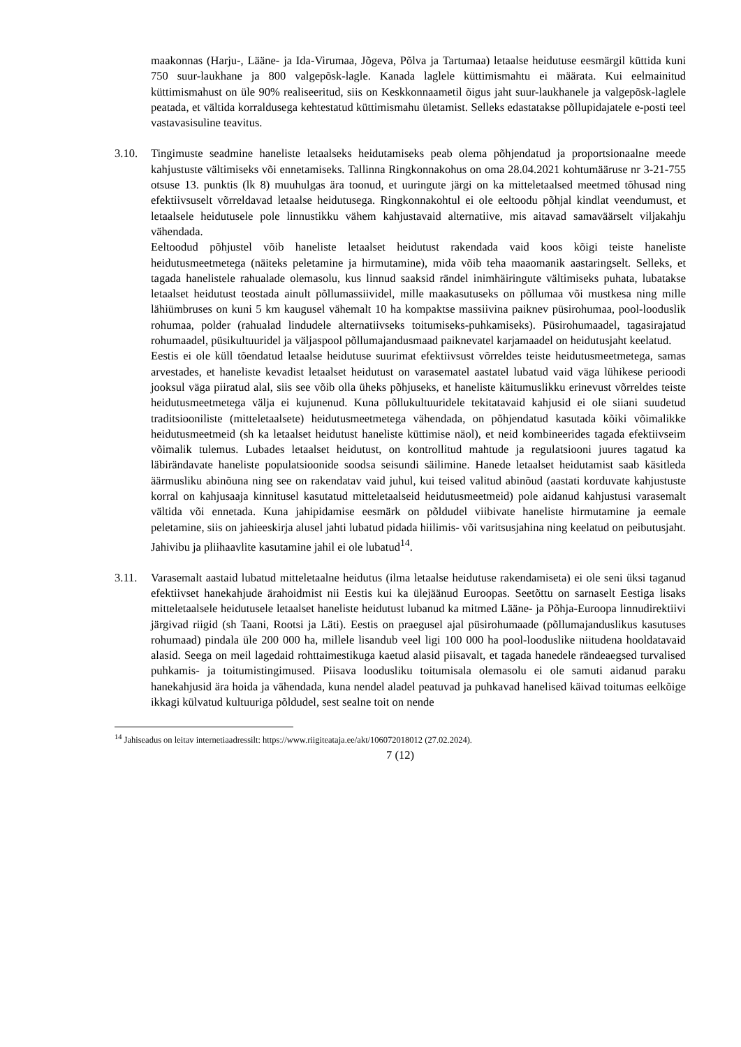maakonnas (Harju-, Lääne- ja Ida-Virumaa, Jõgeva, Põlva ja Tartumaa) letaalse heidutuse eesmärgil küttida kuni 750 suur-laukhane ja 800 valgepõsk-lagle. Kanada laglele küttimismahtu ei määrata. Kui eelmainitud küttimismahust on üle 90% realiseeritud, siis on Keskkonnaametil õigus jaht suur-laukhanele ja valgepõsk-laglele peatada, et vältida korraldusega kehtestatud küttimismahu ületamist. Selleks edastatakse põllupidajatele e-posti teel vastavasisuline teavitus.
3.10. Tingimuste seadmine haneliste letaalseks heidutamiseks peab olema põhjendatud ja proportsionaalne meede kahjustuste vältimiseks või ennetamiseks. Tallinna Ringkonnakohus on oma 28.04.2021 kohtumääruse nr 3-21-755 otsuse 13. punktis (lk 8) muuhulgas ära toonud, et uuringute järgi on ka mitteletaalsed meetmed tõhusad ning efektiivsuselt võrreldavad letaalse heidutusega. Ringkonnakohtul ei ole eeltoodu põhjal kindlat veendumust, et letaalsele heidutusele pole linnustikku vähem kahjustavaid alternatiive, mis aitavad samaväärselt viljakahju vähendada.
Eeltoodud põhjustel võib haneliste letaalset heidutust rakendada vaid koos kõigi teiste haneliste heidutusmeetmetega (näiteks peletamine ja hirmutamine), mida võib teha maaomanik aastaringselt. Selleks, et tagada hanelistele rahualade olemasolu, kus linnud saaksid rändel inimhäiringute vältimiseks puhata, lubatakse letaalset heidutust teostada ainult põllumassiividel, mille maakasutuseks on põllumaa või mustkesa ning mille lähiümbruses on kuni 5 km kaugusel vähemalt 10 ha kompaktse massiivina paiknev püsirohumaa, pool-looduslik rohumaa, polder (rahualad lindudele alternatiivseks toitumiseks-puhkamiseks). Püsirohumaadel, tagasirajatud rohumaadel, püsikultuuridel ja väljaspool põllumajandusmaad paiknevatel karjamaadel on heidutusjaht keelatud.
Eestis ei ole küll tõendatud letaalse heidutuse suurimat efektiivsust võrreldes teiste heidutusmeetmetega, samas arvestades, et haneliste kevadist letaalset heidutust on varasematel aastatel lubatud vaid väga lühikese perioodi jooksul väga piiratud alal, siis see võib olla üheks põhjuseks, et haneliste käitumuslikku erinevust võrreldes teiste heidutusmeetmetega välja ei kujunenud. Kuna põllukultuuridele tekitatavaid kahjusid ei ole siiani suudetud traditsiooniliste (mitteletaalsete) heidutusmeetmetega vähendada, on põhjendatud kasutada kõiki võimalikke heidutusmeetmeid (sh ka letaalset heidutust haneliste küttimise näol), et neid kombineerides tagada efektiivseim võimalik tulemus. Lubades letaalset heidutust, on kontrollitud mahtude ja regulatsiooni juures tagatud ka läbirändavate haneliste populatsioonide soodsa seisundi säilimine. Hanede letaalset heidutamist saab käsitleda äärmusliku abinõuna ning see on rakendatav vaid juhul, kui teised valitud abinõud (aastati korduvate kahjustuste korral on kahjusaaja kinnitusel kasutatud mitteletaalseid heidutusmeetmeid) pole aidanud kahjustusi varasemalt vältida või ennetada. Kuna jahipidamise eesmärk on põldudel viibivate haneliste hirmutamine ja eemale peletamine, siis on jahieeskirja alusel jahti lubatud pidada hiilimis- või varitsusjahina ning keelatud on peibutusjaht. Jahivibu ja pliihaavlite kasutamine jahil ei ole lubatud<sup>14</sup>.
3.11. Varasemalt aastaid lubatud mitteletaalne heidutus (ilma letaalse heidutuse rakendamiseta) ei ole seni üksi taganud efektiivset hanekahjude ärahoidmist nii Eestis kui ka ülejäänud Euroopas. Seetõttu on sarnaselt Eestiga lisaks mitteletaalsele heidutusele letaalset haneliste heidutust lubanud ka mitmed Lääne- ja Põhja-Euroopa linnudirektiivi järgivad riigid (sh Taani, Rootsi ja Läti). Eestis on praegusel ajal püsirohumaade (põllumajanduslikus kasutuses rohumaad) pindala üle 200 000 ha, millele lisandub veel ligi 100 000 ha pool-looduslike niitudena hooldatavaid alasid. Seega on meil lagedaid rohttaimestikuga kaetud alasid piisavalt, et tagada hanedele rändeaegsed turvalised puhkamis- ja toitumistingimused. Piisava loodusliku toitumisala olemasolu ei ole samuti aidanud paraku hanekahjusid ära hoida ja vähendada, kuna nendel aladel peatuvad ja puhkavad hanelised käivad toitumas eelkõige ikkagi külvatud kultuuriga põldudel, sest sealne toit on nende
<sup>14</sup> Jahiseadus on leitav internetiaadressilt: https://www.riigiteataja.ee/akt/106072018012 (27.02.2024).
7 (12)